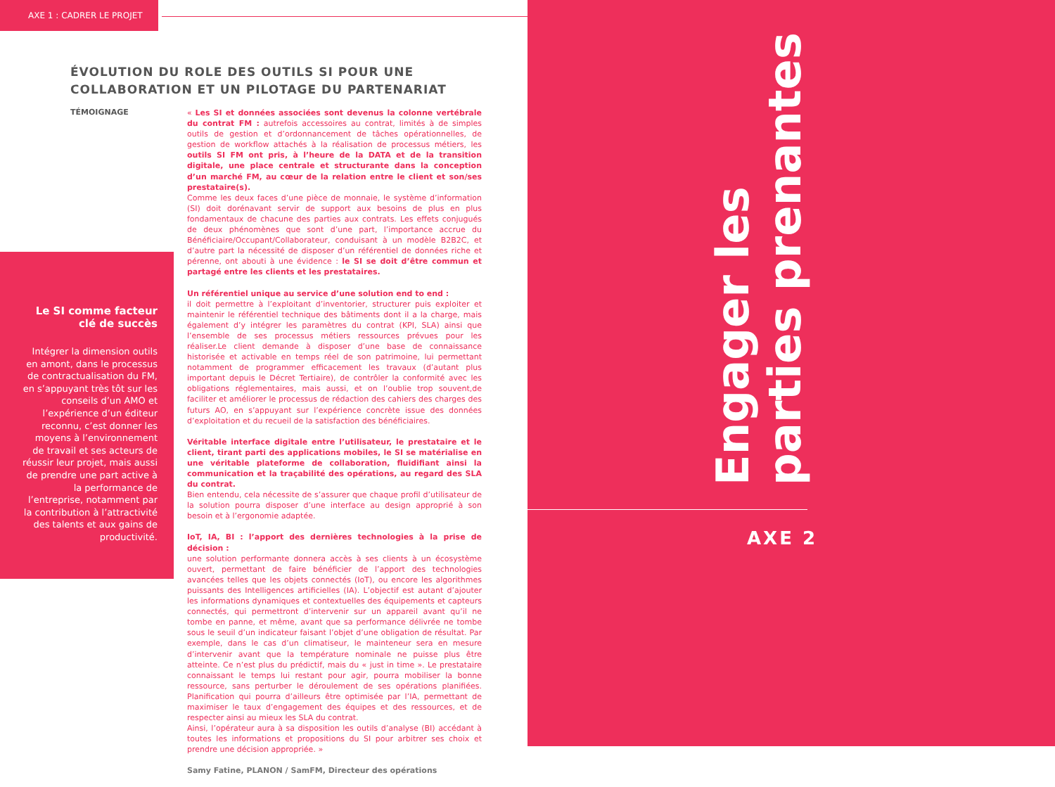AXE 1 : CADRER LE PROJET
ÉVOLUTION DU ROLE DES OUTILS SI POUR UNE COLLABORATION ET UN PILOTAGE DU PARTENARIAT
TÉMOIGNAGE
Le SI comme facteur clé de succès
Intégrer la dimension outils en amont, dans le processus de contractualisation du FM, en s’appuyant très tôt sur les conseils d’un AMO et l’expérience d’un éditeur reconnu, c’est donner les moyens à l’environnement de travail et ses acteurs de réussir leur projet, mais aussi de prendre une part active à la performance de l’entreprise, notamment par la contribution à l’attractivité des talents et aux gains de productivité.
« Les SI et données associées sont devenus la colonne vertébrale du contrat FM : autrefois accessoires au contrat, limités à de simples outils de gestion et d’ordonnancement de tâches opérationnelles, de gestion de workflow attachés à la réalisation de processus métiers, les outils SI FM ont pris, à l’heure de la DATA et de la transition digitale, une place centrale et structurante dans la conception d’un marché FM, au cœur de la relation entre le client et son/ses prestataire(s).
Comme les deux faces d’une pièce de monnaie, le système d’information (SI) doit dorénavant servir de support aux besoins de plus en plus fondamentaux de chacune des parties aux contrats. Les effets conjugués de deux phénomènes que sont d’une part, l’importance accrue du Bénéficiaire/Occupant/Collaborateur, conduisant à un modèle B2B2C, et d’autre part la nécessité de disposer d’un référentiel de données riche et pérenne, ont abouti à une évidence : le SI se doit d’être commun et partagé entre les clients et les prestataires.
Un référentiel unique au service d’une solution end to end :
il doit permettre à l’exploitant d’inventorier, structurer puis exploiter et maintenir le référentiel technique des bâtiments dont il a la charge, mais également d’y intégrer les paramètres du contrat (KPI, SLA) ainsi que l’ensemble de ses processus métiers ressources prévues pour les réaliser.Le client demande à disposer d’une base de connaissance historisée et activable en temps réel de son patrimoine, lui permettant notamment de programmer efficacement les travaux (d’autant plus important depuis le Décret Tertiaire), de contrôler la conformité avec les obligations réglementaires, mais aussi, et on l’oublie trop souvent,de faciliter et améliorer le processus de rédaction des cahiers des charges des futurs AO, en s’appuyant sur l’expérience concrète issue des données d’exploitation et du recueil de la satisfaction des bénéficiaires.
Véritable interface digitale entre l’utilisateur, le prestataire et le client, tirant parti des applications mobiles, le SI se matérialise en une véritable plateforme de collaboration, fluidifiant ainsi la communication et la traçabilité des opérations, au regard des SLA du contrat.
Bien entendu, cela nécessite de s’assurer que chaque profil d’utilisateur de la solution pourra disposer d’une interface au design approprié à son besoin et à l’ergonomie adaptée.
IoT, IA, BI : l’apport des dernières technologies à la prise de décision :
une solution performante donnera accès à ses clients à un écosystème ouvert, permettant de faire bénéficier de l’apport des technologies avancées telles que les objets connectés (IoT), ou encore les algorithmes puissants des Intelligences artificielles (IA). L’objectif est autant d’ajouter les informations dynamiques et contextuelles des équipements et capteurs connectés, qui permettront d’intervenir sur un appareil avant qu’il ne tombe en panne, et même, avant que sa performance délivrée ne tombe sous le seuil d’un indicateur faisant l’objet d’une obligation de résultat. Par exemple, dans le cas d’un climatiseur, le mainteneur sera en mesure d’intervenir avant que la température nominale ne puisse plus être atteinte. Ce n’est plus du prédictif, mais du « just in time ». Le prestataire connaissant le temps lui restant pour agir, pourra mobiliser la bonne ressource, sans perturber le déroulement de ses opérations planifiées. Planification qui pourra d’ailleurs être optimisée par l’IA, permettant de maximiser le taux d’engagement des équipes et des ressources, et de respecter ainsi au mieux les SLA du contrat.
Ainsi, l’opérateur aura à sa disposition les outils d’analyse (BI) accédant à toutes les informations et propositions du SI pour arbitrer ses choix et prendre une décision appropriée. »
Samy Fatine, PLANON / SamFM, Directeur des opérations
Engager les
parties prenantes
AXE 2